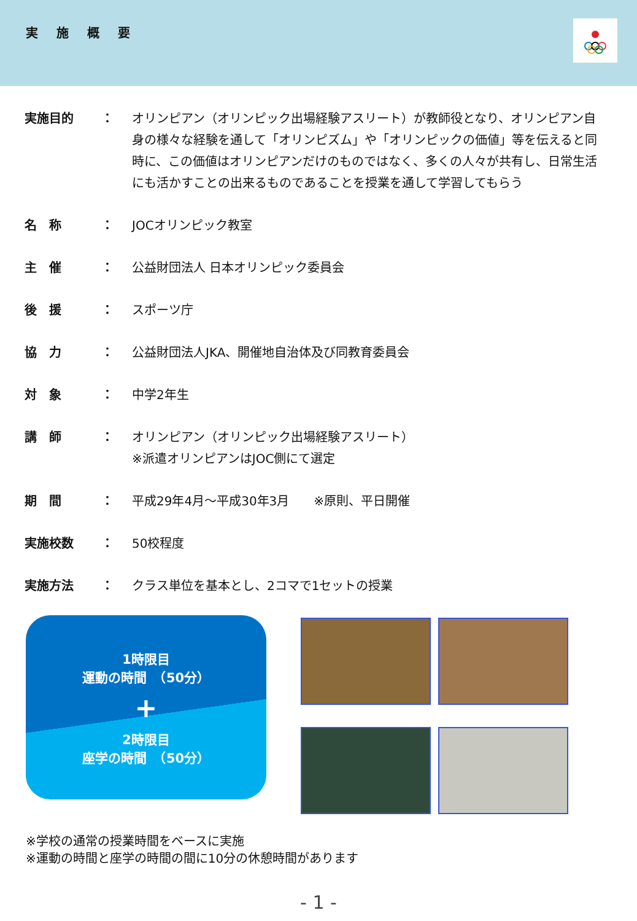実施概要
実施目的 ： オリンピアン（オリンピック出場経験アスリート）が教師役となり、オリンピアン自身の様々な経験を通して「オリンピズム」や「オリンピックの価値」等を伝えると同時に、この価値はオリンピアンだけのものではなく、多くの人々が共有し、日常生活にも活かすことの出来るものであることを授業を通して学習してもらう
名　称 ： JOCオリンピック教室
主　催 ： 公益財団法人 日本オリンピック委員会
後　援 ： スポーツ庁
協　力 ： 公益財団法人JKA、開催地自治体及び同教育委員会
対　象 ： 中学2年生
講　師 ： オリンピアン（オリンピック出場経験アスリート）
※派遣オリンピアンはJOC側にて選定
期　間 ： 平成29年4月～平成30年3月　　※原則、平日開催
実施校数 ： 50校程度
実施方法 ： クラス単位を基本とし、2コマで1セットの授業
1時限目
運動の時間　（50分）
+
2時限目
座学の時間　（50分）
※学校の通常の授業時間をベースに実施
※運動の時間と座学の時間の間に10分の休憩時間があります
- 1 -